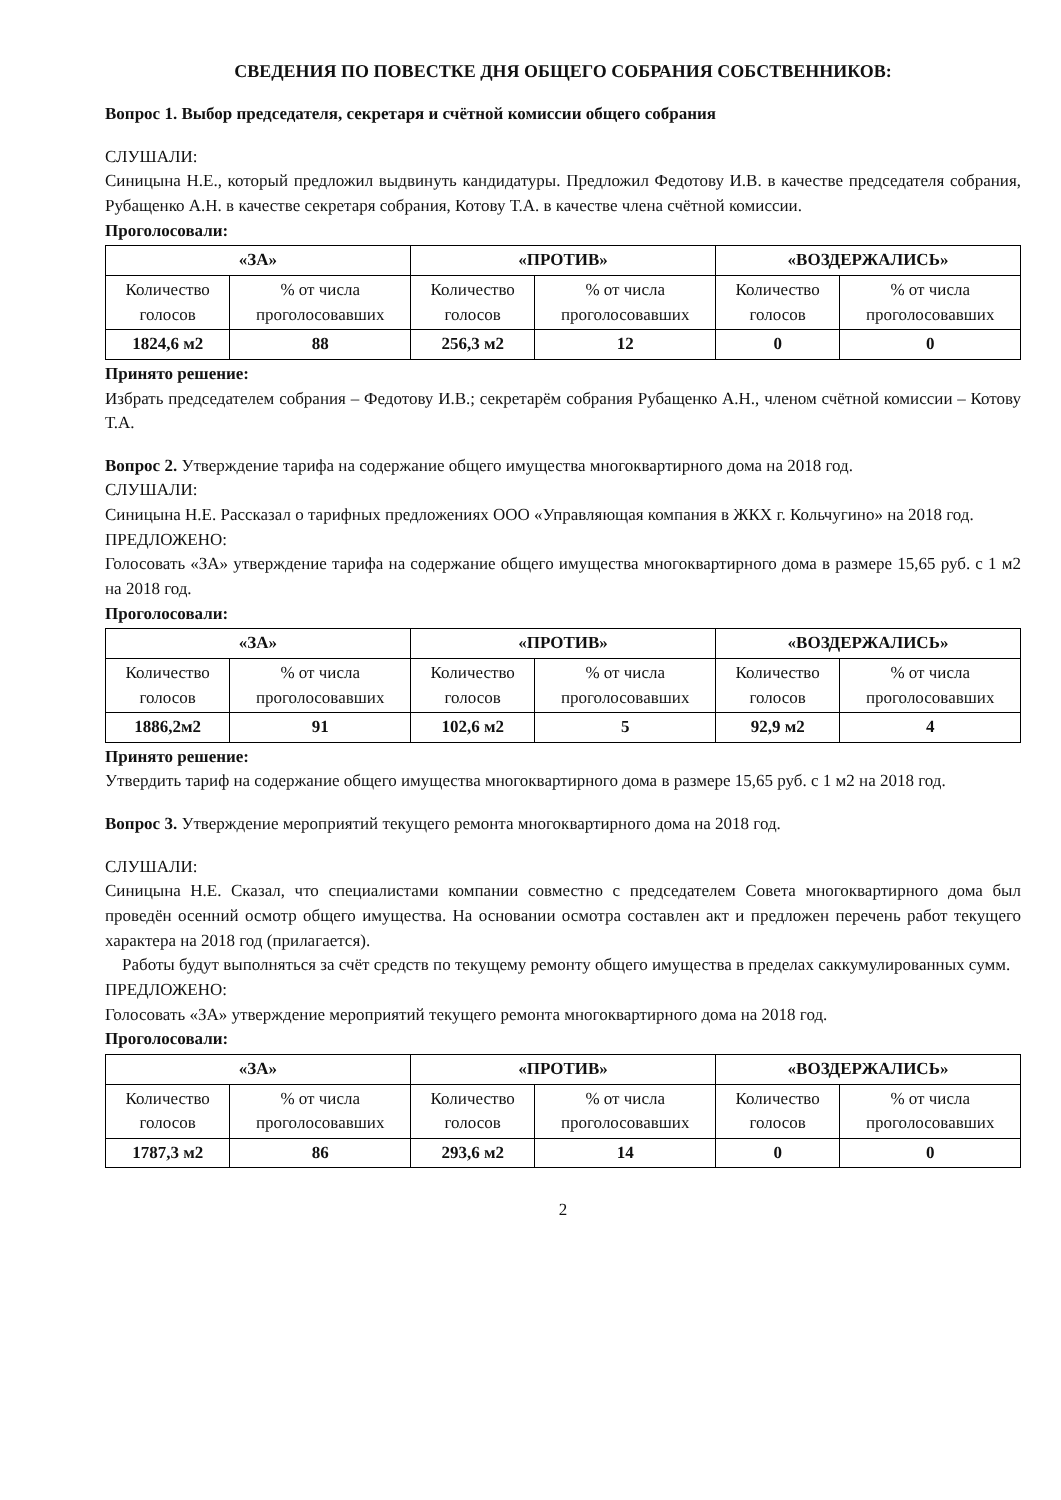СВЕДЕНИЯ ПО ПОВЕСТКЕ ДНЯ ОБЩЕГО СОБРАНИЯ СОБСТВЕННИКОВ:
Вопрос 1. Выбор председателя, секретаря и счётной комиссии общего собрания
СЛУШАЛИ:
Синицына Н.Е., который предложил выдвинуть кандидатуры. Предложил Федотову И.В. в качестве председателя собрания, Рубащенко А.Н. в качестве секретаря собрания, Котову Т.А. в качестве члена счётной комиссии.
Проголосовали:
| «ЗА» | | «ПРОТИВ» | | «ВОЗДЕРЖАЛИСЬ» | |
| --- | --- | --- | --- | --- | --- |
| Количество голосов | % от числа проголосовавших | Количество голосов | % от числа проголосовавших | Количество голосов | % от числа проголосовавших |
| 1824,6 м2 | 88 | 256,3 м2 | 12 | 0 | 0 |
Принято решение:
Избрать председателем собрания – Федотову И.В.; секретарём собрания Рубащенко А.Н., членом счётной комиссии – Котову Т.А.
Вопрос 2. Утверждение тарифа на содержание общего имущества многоквартирного дома на 2018 год.
СЛУШАЛИ:
Синицына Н.Е. Рассказал о тарифных предложениях ООО «Управляющая компания в ЖКХ г. Кольчугино» на 2018 год.
ПРЕДЛОЖЕНО:
Голосовать «ЗА» утверждение тарифа на содержание общего имущества многоквартирного дома в размере 15,65 руб. с 1 м2 на 2018 год.
Проголосовали:
| «ЗА» | | «ПРОТИВ» | | «ВОЗДЕРЖАЛИСЬ» | |
| --- | --- | --- | --- | --- | --- |
| Количество голосов | % от числа проголосовавших | Количество голосов | % от числа проголосовавших | Количество голосов | % от числа проголосовавших |
| 1886,2м2 | 91 | 102,6 м2 | 5 | 92,9 м2 | 4 |
Принято решение:
Утвердить тариф на содержание общего имущества многоквартирного дома в размере 15,65 руб. с 1 м2 на 2018 год.
Вопрос 3. Утверждение мероприятий текущего ремонта многоквартирного дома на 2018 год.
СЛУШАЛИ:
Синицына Н.Е. Сказал, что специалистами компании совместно с председателем Совета многоквартирного дома был проведён осенний осмотр общего имущества. На основании осмотра составлен акт и предложен перечень работ текущего характера на 2018 год (прилагается).
Работы будут выполняться за счёт средств по текущему ремонту общего имущества в пределах саккумулированных сумм.
ПРЕДЛОЖЕНО:
Голосовать «ЗА» утверждение мероприятий текущего ремонта многоквартирного дома на 2018 год.
Проголосовали:
| «ЗА» | | «ПРОТИВ» | | «ВОЗДЕРЖАЛИСЬ» | |
| --- | --- | --- | --- | --- | --- |
| Количество голосов | % от числа проголосовавших | Количество голосов | % от числа проголосовавших | Количество голосов | % от числа проголосовавших |
| 1787,3 м2 | 86 | 293,6 м2 | 14 | 0 | 0 |
2